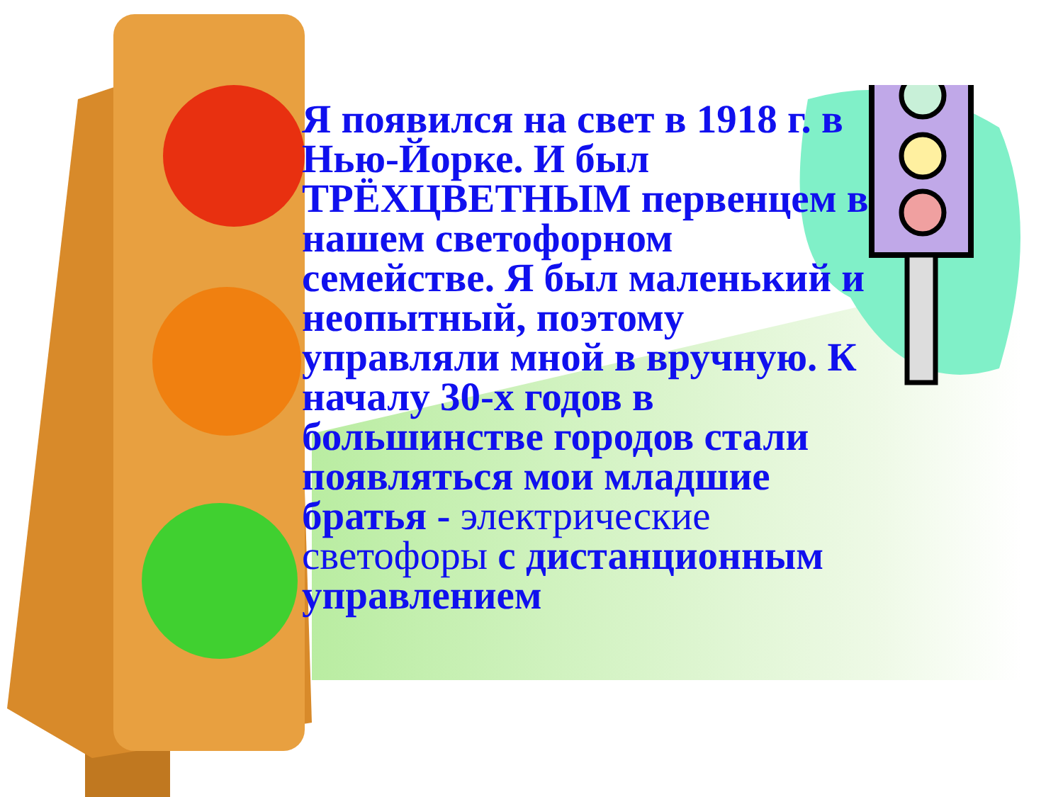Я появился на свет в 1918 г. в Нью-Йорке. И был ТРЁХЦВЕТНЫМ первенцем в нашем светофорном семействе. Я был маленький и неопытный, поэтому управляли мной в вручную. К началу 30-х годов в большинстве городов стали появляться мои младшие братья - электрические светофоры с дистанционным управлением